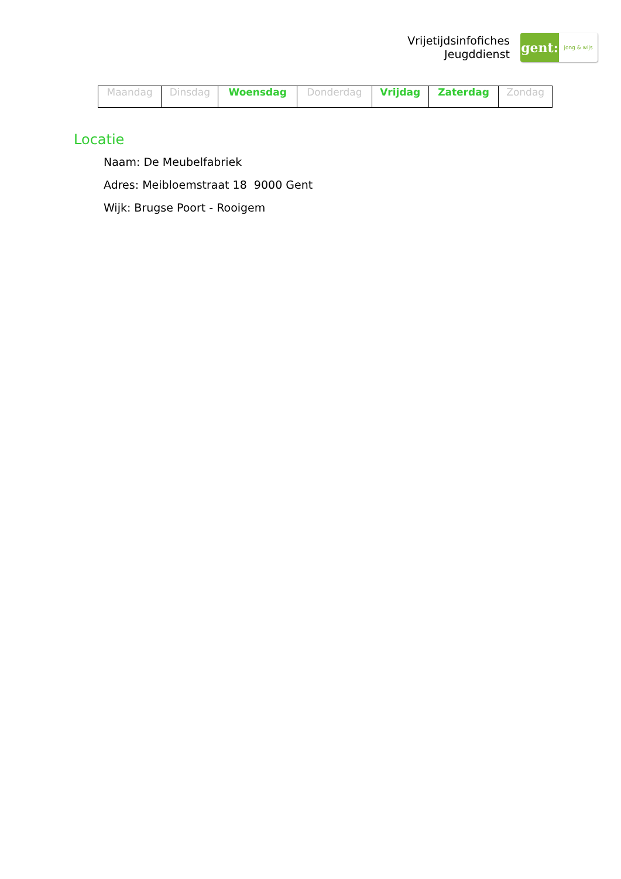Vrijetijdsinfofiches
Jeugddienst
gent:
jong & wijs
| Maandag | Dinsdag | Woensdag | Donderdag | Vrijdag | Zaterdag | Zondag |
Locatie
Naam: De Meubelfabriek
Adres: Meibloemstraat 18 9000 Gent
Wijk: Brugse Poort - Rooigem